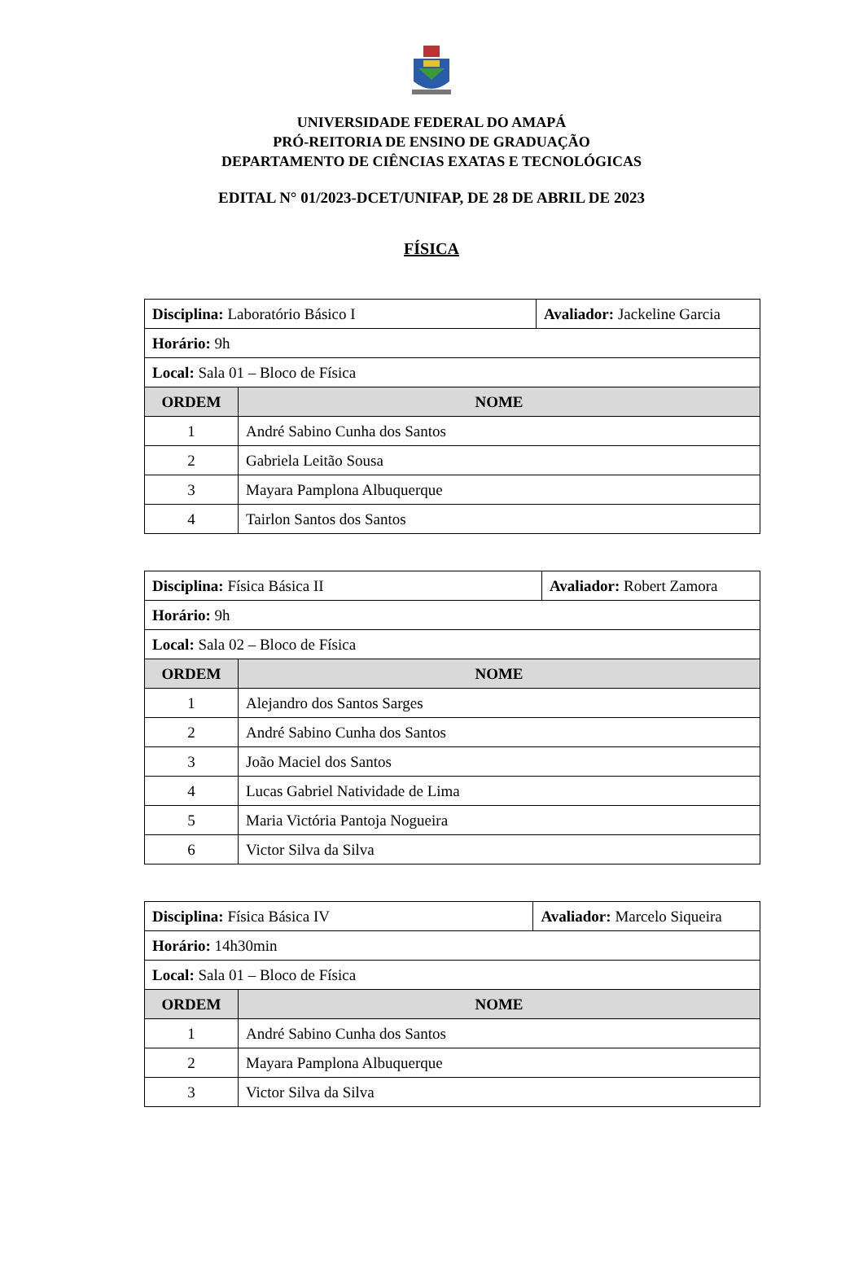UNIVERSIDADE FEDERAL DO AMAPÁ
PRÓ-REITORIA DE ENSINO DE GRADUAÇÃO
DEPARTAMENTO DE CIÊNCIAS EXATAS E TECNOLÓGICAS
EDITAL N° 01/2023-DCET/UNIFAP, DE 28 DE ABRIL DE 2023
FÍSICA
| Disciplina: Laboratório Básico I | | Avaliador: Jackeline Garcia |
| Horário: 9h | | |
| Local: Sala 01 – Bloco de Física | | |
| ORDEM | NOME | |
| 1 | André Sabino Cunha dos Santos | |
| 2 | Gabriela Leitão Sousa | |
| 3 | Mayara Pamplona Albuquerque | |
| 4 | Tairlon Santos dos Santos | |
| Disciplina: Física Básica II | | Avaliador: Robert Zamora |
| Horário: 9h | | |
| Local: Sala 02 – Bloco de Física | | |
| ORDEM | NOME | |
| 1 | Alejandro dos Santos Sarges | |
| 2 | André Sabino Cunha dos Santos | |
| 3 | João Maciel dos Santos | |
| 4 | Lucas Gabriel Natividade de Lima | |
| 5 | Maria Victória Pantoja Nogueira | |
| 6 | Victor Silva da Silva | |
| Disciplina: Física Básica IV | | Avaliador: Marcelo Siqueira |
| Horário: 14h30min | | |
| Local: Sala 01 – Bloco de Física | | |
| ORDEM | NOME | |
| 1 | André Sabino Cunha dos Santos | |
| 2 | Mayara Pamplona Albuquerque | |
| 3 | Victor Silva da Silva | |